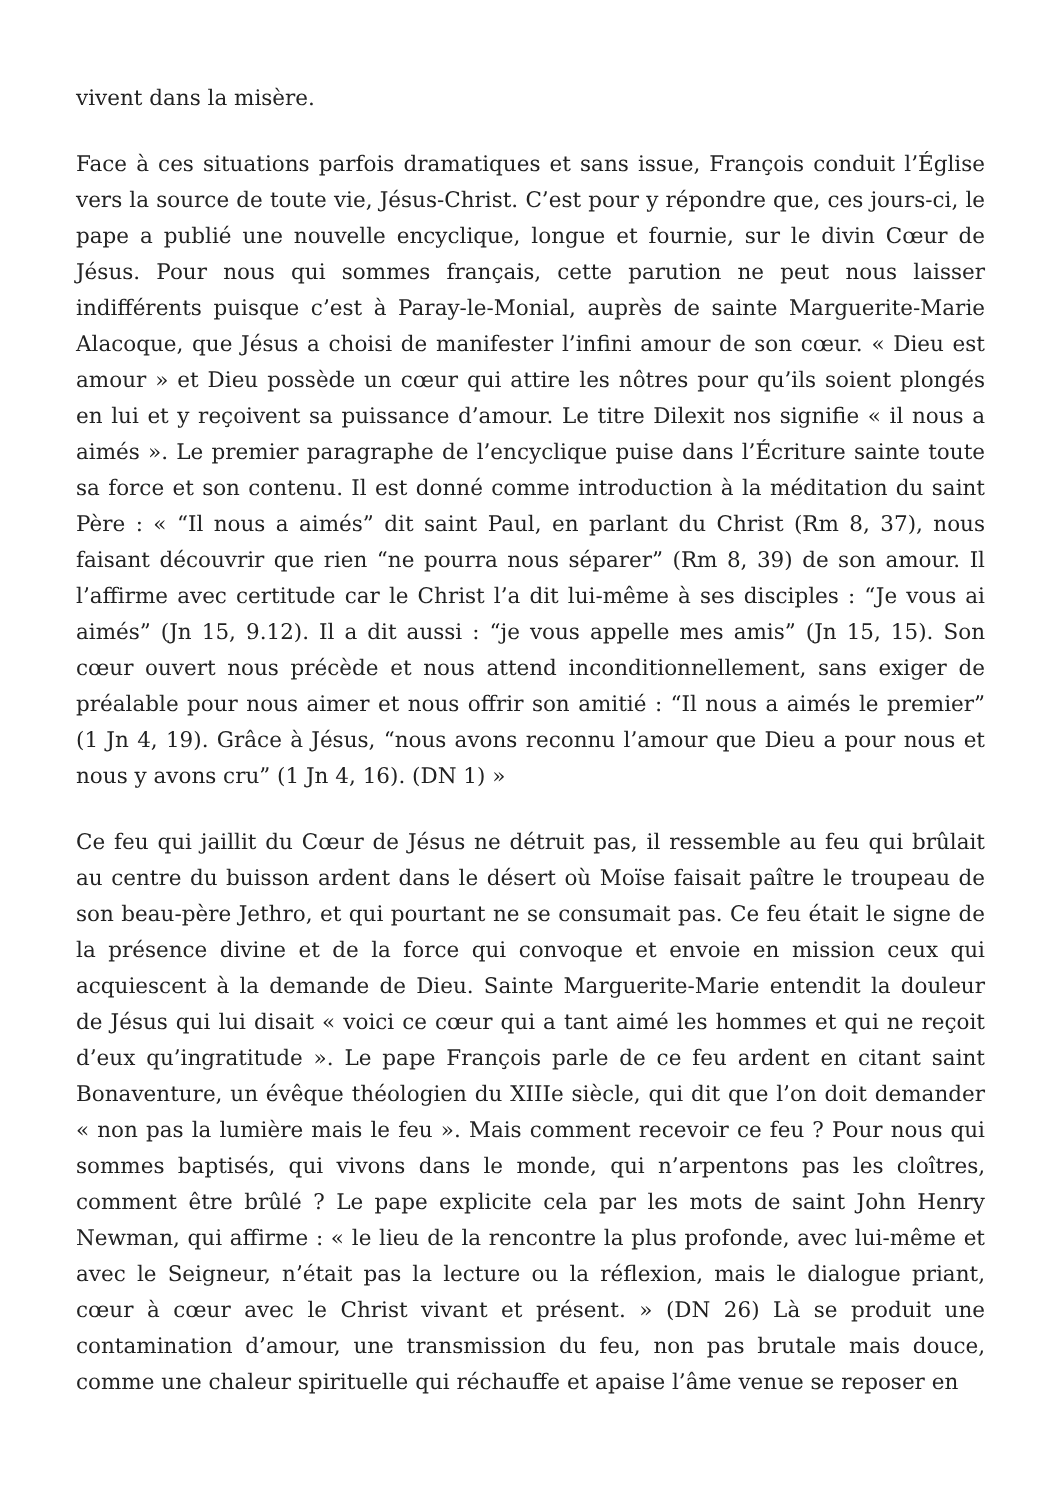vivent dans la misère.
Face à ces situations parfois dramatiques et sans issue, François conduit l’Église vers la source de toute vie, Jésus-Christ. C’est pour y répondre que, ces jours-ci, le pape a publié une nouvelle encyclique, longue et fournie, sur le divin Cœur de Jésus. Pour nous qui sommes français, cette parution ne peut nous laisser indifférents puisque c’est à Paray-le-Monial, auprès de sainte Marguerite-Marie Alacoque, que Jésus a choisi de manifester l’infini amour de son cœur. « Dieu est amour » et Dieu possède un cœur qui attire les nôtres pour qu’ils soient plongés en lui et y reçoivent sa puissance d’amour. Le titre Dilexit nos signifie « il nous a aimés ». Le premier paragraphe de l’encyclique puise dans l’Écriture sainte toute sa force et son contenu. Il est donné comme introduction à la méditation du saint Père : « “Il nous a aimés” dit saint Paul, en parlant du Christ (Rm 8, 37), nous faisant découvrir que rien “ne pourra nous séparer” (Rm 8, 39) de son amour. Il l’affirme avec certitude car le Christ l’a dit lui-même à ses disciples : “Je vous ai aimés” (Jn 15, 9.12). Il a dit aussi : “je vous appelle mes amis” (Jn 15, 15). Son cœur ouvert nous précède et nous attend inconditionnellement, sans exiger de préalable pour nous aimer et nous offrir son amitié : “Il nous a aimés le premier” (1 Jn 4, 19). Grâce à Jésus, “nous avons reconnu l’amour que Dieu a pour nous et nous y avons cru” (1 Jn 4, 16). (DN 1) »
Ce feu qui jaillit du Cœur de Jésus ne détruit pas, il ressemble au feu qui brûlait au centre du buisson ardent dans le désert où Moïse faisait paître le troupeau de son beau-père Jethro, et qui pourtant ne se consumait pas. Ce feu était le signe de la présence divine et de la force qui convoque et envoie en mission ceux qui acquiescent à la demande de Dieu. Sainte Marguerite-Marie entendit la douleur de Jésus qui lui disait « voici ce cœur qui a tant aimé les hommes et qui ne reçoit d’eux qu’ingratitude ». Le pape François parle de ce feu ardent en citant saint Bonaventure, un évêque théologien du XIIIe siècle, qui dit que l’on doit demander « non pas la lumière mais le feu ». Mais comment recevoir ce feu ? Pour nous qui sommes baptisés, qui vivons dans le monde, qui n’arpentons pas les cloîtres, comment être brûlé ? Le pape explicite cela par les mots de saint John Henry Newman, qui affirme : « le lieu de la rencontre la plus profonde, avec lui-même et avec le Seigneur, n’était pas la lecture ou la réflexion, mais le dialogue priant, cœur à cœur avec le Christ vivant et présent. » (DN 26) Là se produit une contamination d’amour, une transmission du feu, non pas brutale mais douce, comme une chaleur spirituelle qui réchauffe et apaise l’âme venue se reposer en